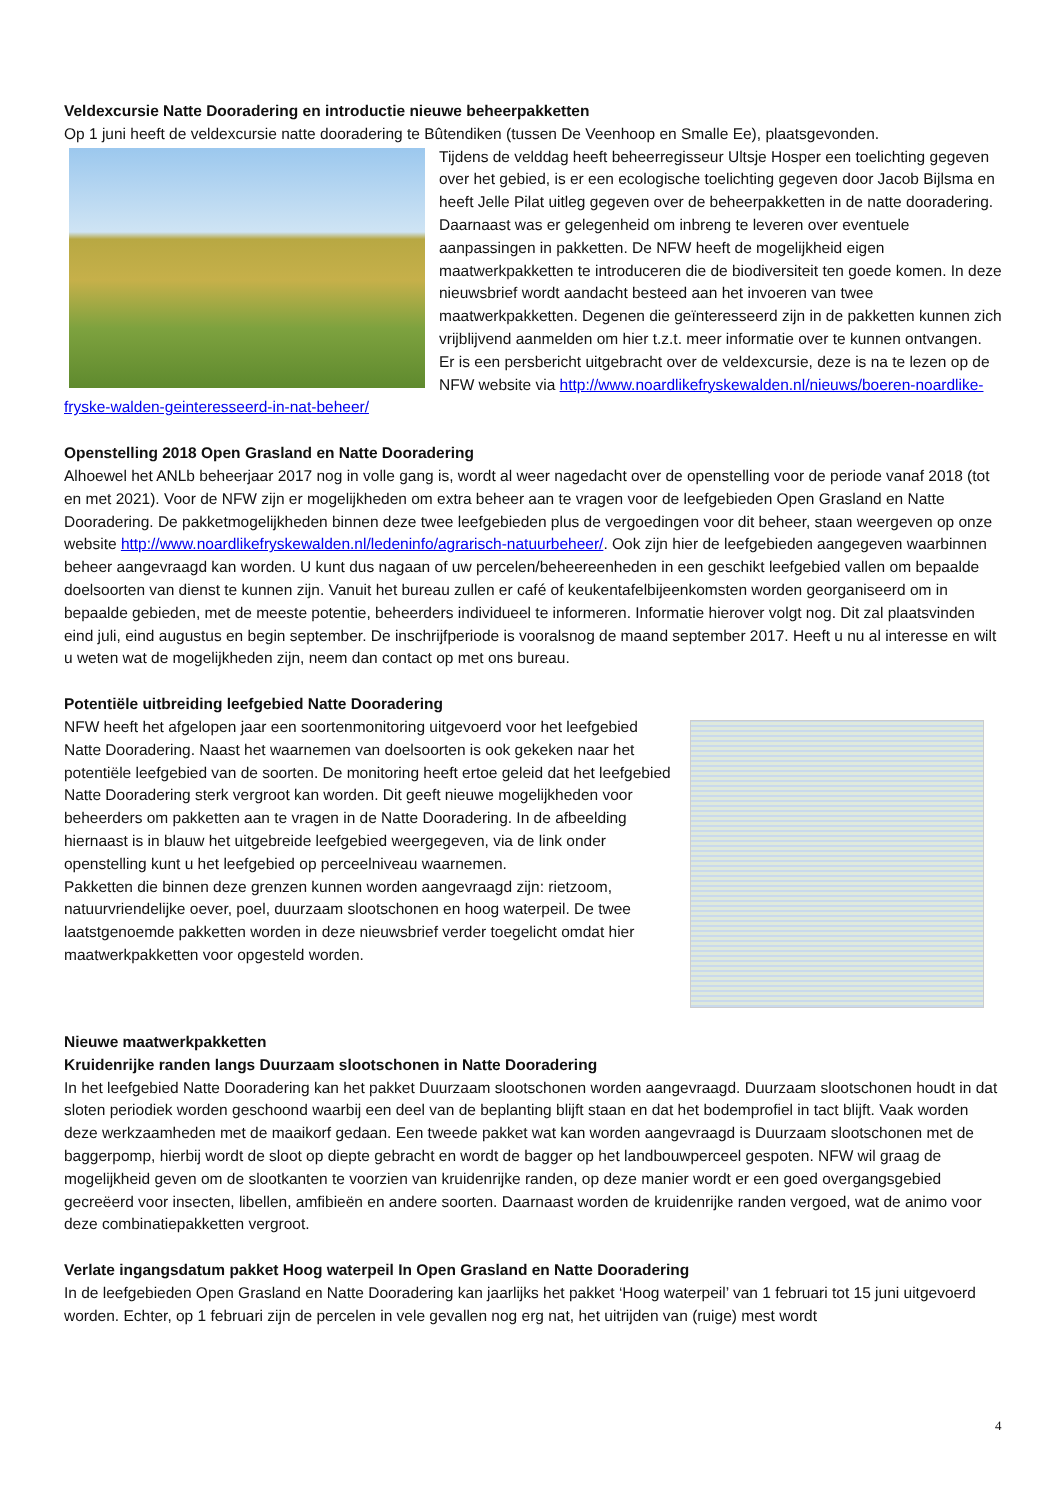Veldexcursie Natte Dooradering en introductie nieuwe beheerpakketten
Op 1 juni heeft de veldexcursie natte dooradering te Bûtendiken (tussen De Veenhoop en Smalle Ee), plaatsgevonden.
Tijdens de velddag heeft beheerregisseur Ultsje Hosper een toelichting gegeven over het gebied, is er een ecologische toelichting gegeven door Jacob Bijlsma en heeft Jelle Pilat uitleg gegeven over de beheerpakketten in de natte dooradering. Daarnaast was er gelegenheid om inbreng te leveren over eventuele aanpassingen in pakketten. De NFW heeft de mogelijkheid eigen maatwerkpakketten te introduceren die de biodiversiteit ten goede komen. In deze nieuwsbrief wordt aandacht besteed aan het invoeren van twee maatwerkpakketten. Degenen die geïnteresseerd zijn in de pakketten kunnen zich vrijblijvend aanmelden om hier t.z.t. meer informatie over te kunnen ontvangen.
Er is een persbericht uitgebracht over de veldexcursie, deze is na te lezen op de NFW website via http://www.noardlikefryskewalden.nl/nieuws/boeren-noardlike-fryske-walden-geinteresseerd-in-nat-beheer/
Openstelling 2018 Open Grasland en Natte Dooradering
Alhoewel het ANLb beheerjaar 2017 nog in volle gang is, wordt al weer nagedacht over de openstelling voor de periode vanaf 2018 (tot en met 2021). Voor de NFW zijn er mogelijkheden om extra beheer aan te vragen voor de leefgebieden Open Grasland en Natte Dooradering. De pakketmogelijkheden binnen deze twee leefgebieden plus de vergoedingen voor dit beheer, staan weergeven op onze website http://www.noardlikefryskewalden.nl/ledeninfo/agrarisch-natuurbeheer/. Ook zijn hier de leefgebieden aangegeven waarbinnen beheer aangevraagd kan worden. U kunt dus nagaan of uw percelen/beheereenheden in een geschikt leefgebied vallen om bepaalde doelsoorten van dienst te kunnen zijn. Vanuit het bureau zullen er café of keukentafelbijeenkomsten worden georganiseerd om in bepaalde gebieden, met de meeste potentie, beheerders individueel te informeren. Informatie hierover volgt nog. Dit zal plaatsvinden eind juli, eind augustus en begin september. De inschrijfperiode is vooralsnog de maand september 2017. Heeft u nu al interesse en wilt u weten wat de mogelijkheden zijn, neem dan contact op met ons bureau.
Potentiële uitbreiding leefgebied Natte Dooradering
NFW heeft het afgelopen jaar een soortenmonitoring uitgevoerd voor het leefgebied Natte Dooradering. Naast het waarnemen van doelsoorten is ook gekeken naar het potentiële leefgebied van de soorten. De monitoring heeft ertoe geleid dat het leefgebied Natte Dooradering sterk vergroot kan worden. Dit geeft nieuwe mogelijkheden voor beheerders om pakketten aan te vragen in de Natte Dooradering. In de afbeelding hiernaast is in blauw het uitgebreide leefgebied weergegeven, via de link onder openstelling kunt u het leefgebied op perceelniveau waarnemen.
Pakketten die binnen deze grenzen kunnen worden aangevraagd zijn: rietzoom, natuurvriendelijke oever, poel, duurzaam slootschonen en hoog waterpeil. De twee laatstgenoemde pakketten worden in deze nieuwsbrief verder toegelicht omdat hier maatwerkpakketten voor opgesteld worden.
Nieuwe maatwerkpakketten
Kruidenrijke randen langs Duurzaam slootschonen in Natte Dooradering
In het leefgebied Natte Dooradering kan het pakket Duurzaam slootschonen worden aangevraagd. Duurzaam slootschonen houdt in dat sloten periodiek worden geschoond waarbij een deel van de beplanting blijft staan en dat het bodemprofiel in tact blijft. Vaak worden deze werkzaamheden met de maaikorf gedaan. Een tweede pakket wat kan worden aangevraagd is Duurzaam slootschonen met de baggerpomp, hierbij wordt de sloot op diepte gebracht en wordt de bagger op het landbouwperceel gespoten. NFW wil graag de mogelijkheid geven om de slootkanten te voorzien van kruidenrijke randen, op deze manier wordt er een goed overgangsgebied gecreëerd voor insecten, libellen, amfibieën en andere soorten. Daarnaast worden de kruidenrijke randen vergoed, wat de animo voor deze combinatiepakketten vergroot.
Verlate ingangsdatum pakket Hoog waterpeil In Open Grasland en Natte Dooradering
In de leefgebieden Open Grasland en Natte Dooradering kan jaarlijks het pakket ‘Hoog waterpeil’ van 1 februari tot 15 juni uitgevoerd worden. Echter, op 1 februari zijn de percelen in vele gevallen nog erg nat, het uitrijden van (ruige) mest wordt
4